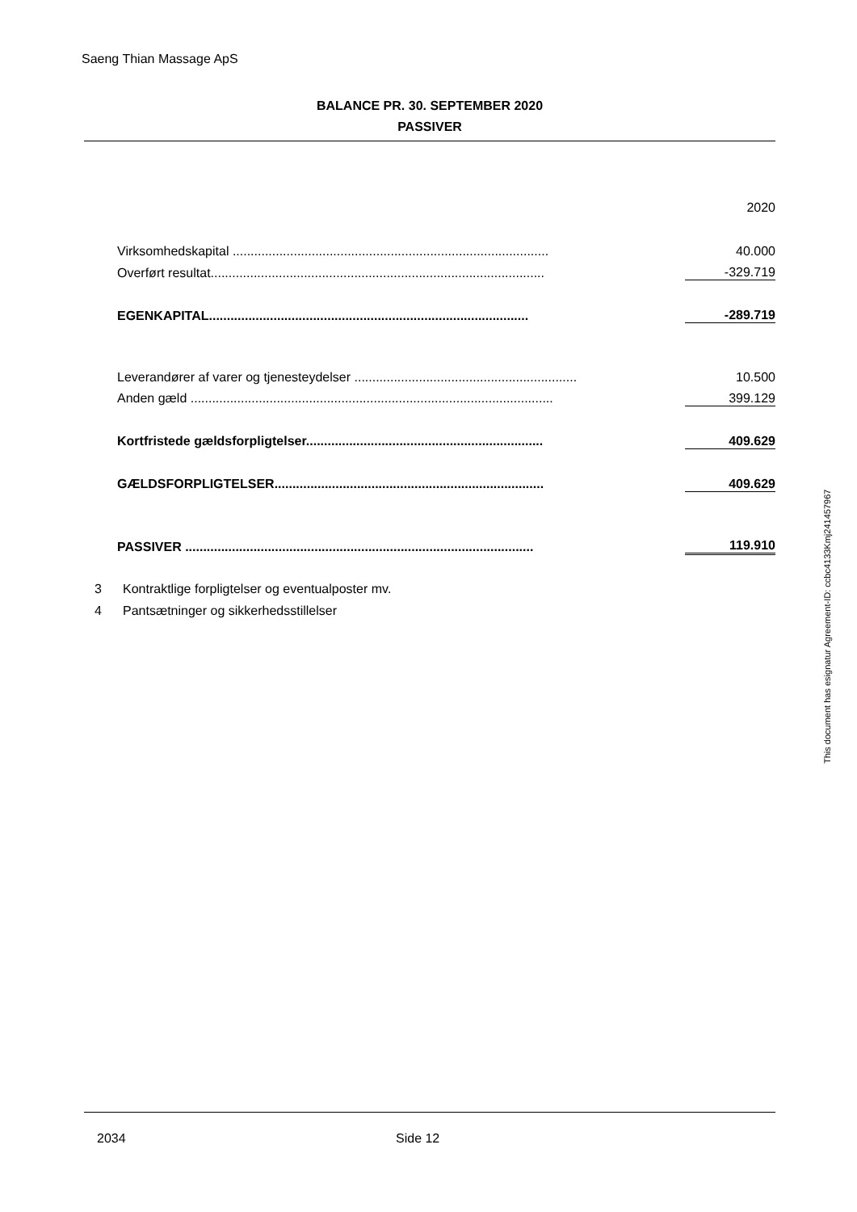Saeng Thian Massage ApS
BALANCE PR. 30. SEPTEMBER 2020
PASSIVER
| | | 2020 |
| Virksomhedskapital ........................................................................................ | | 40.000 |
| Overført resultat............................................................................................. | | -329.719 |
| EGENKAPITAL......................................................................................... | | -289.719 |
| Leverandører af varer og tjenesteydelser .............................................................. | | 10.500 |
| Anden gæld ..................................................................................................... | | 399.129 |
| Kortfristede gældsforpligtelser.................................................................. | | 409.629 |
| GÆLDSFORPLIGTELSER........................................................................... | | 409.629 |
| PASSIVER ................................................................................................. | | 119.910 |
3 Kontraktlige forpligtelser og eventualposter mv.
4 Pantsætninger og sikkerhedsstillelser
2034 Side 12
This document has esignatur Agreement-ID: ccbc4133Kmj241457967